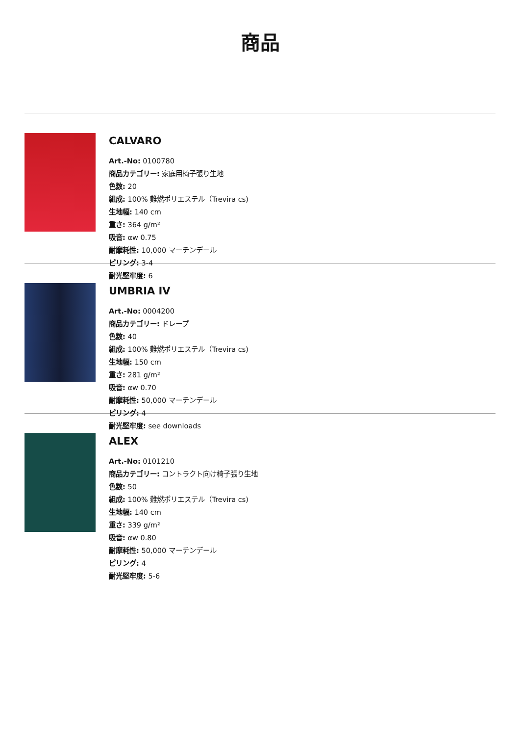商品
CALVARO
Art.-No: 0100780
商品カテゴリー: 家庭用椅子張り生地
色数: 20
組成: 100% 難燃ポリエステル（Trevira cs)
生地幅: 140 cm
重さ: 364 g/m²
吸音: αw 0.75
耐摩耗性: 10,000 マーチンデール
ピリング: 3-4
耐光堅牢度: 6
UMBRIA IV
Art.-No: 0004200
商品カテゴリー: ドレープ
色数: 40
組成: 100% 難燃ポリエステル（Trevira cs)
生地幅: 150 cm
重さ: 281 g/m²
吸音: αw 0.70
耐摩耗性: 50,000 マーチンデール
ピリング: 4
耐光堅牢度: see downloads
ALEX
Art.-No: 0101210
商品カテゴリー: コントラクト向け椅子張り生地
色数: 50
組成: 100% 難燃ポリエステル（Trevira cs)
生地幅: 140 cm
重さ: 339 g/m²
吸音: αw 0.80
耐摩耗性: 50,000 マーチンデール
ピリング: 4
耐光堅牢度: 5-6